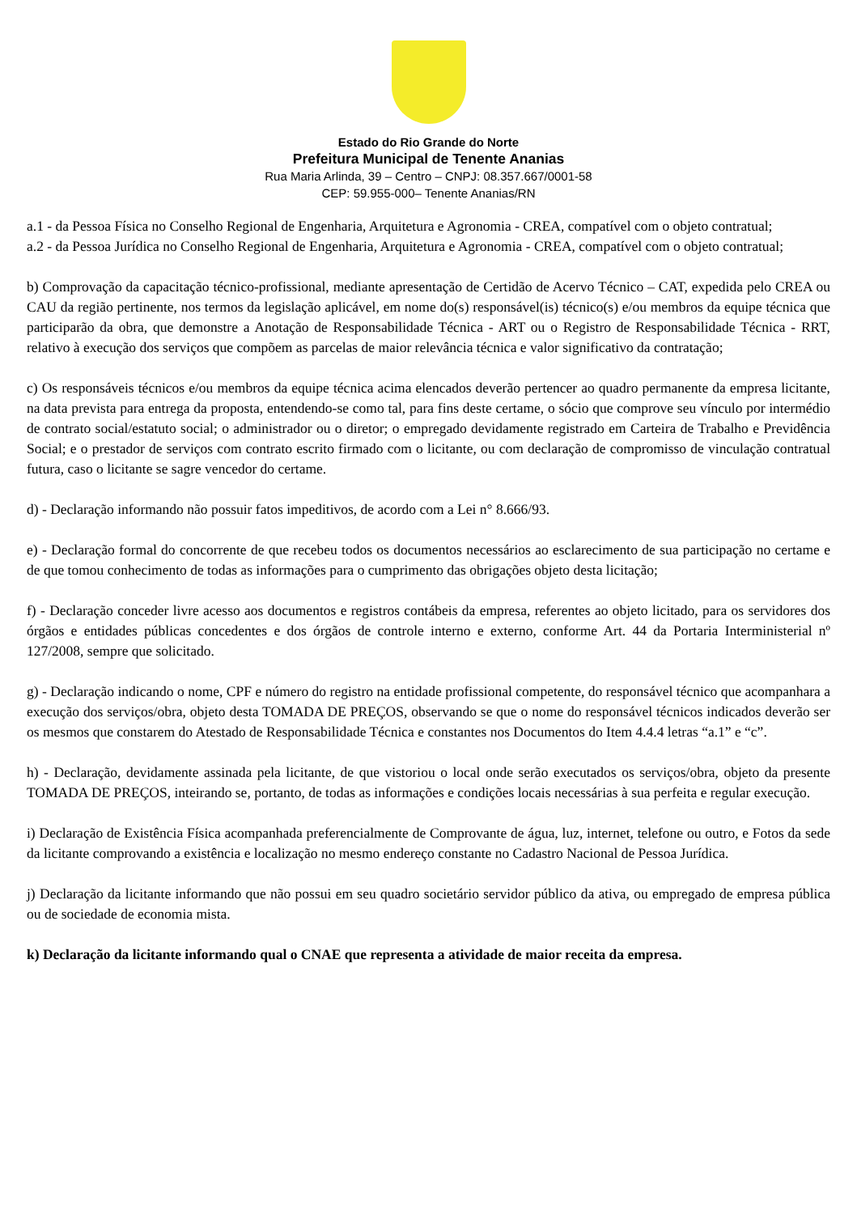Estado do Rio Grande do Norte
Prefeitura Municipal de Tenente Ananias
Rua Maria Arlinda, 39 – Centro – CNPJ: 08.357.667/0001-58
CEP: 59.955-000– Tenente Ananias/RN
a.1 - da Pessoa Física no Conselho Regional de Engenharia, Arquitetura e Agronomia - CREA, compatível com o objeto contratual;
a.2 - da Pessoa Jurídica no Conselho Regional de Engenharia, Arquitetura e Agronomia - CREA, compatível com o objeto contratual;
b) Comprovação da capacitação técnico-profissional, mediante apresentação de Certidão de Acervo Técnico – CAT, expedida pelo CREA ou CAU da região pertinente, nos termos da legislação aplicável, em nome do(s) responsável(is) técnico(s) e/ou membros da equipe técnica que participarão da obra, que demonstre a Anotação de Responsabilidade Técnica - ART ou o Registro de Responsabilidade Técnica - RRT, relativo à execução dos serviços que compõem as parcelas de maior relevância técnica e valor significativo da contratação;
c) Os responsáveis técnicos e/ou membros da equipe técnica acima elencados deverão pertencer ao quadro permanente da empresa licitante, na data prevista para entrega da proposta, entendendo-se como tal, para fins deste certame, o sócio que comprove seu vínculo por intermédio de contrato social/estatuto social; o administrador ou o diretor; o empregado devidamente registrado em Carteira de Trabalho e Previdência Social; e o prestador de serviços com contrato escrito firmado com o licitante, ou com declaração de compromisso de vinculação contratual futura, caso o licitante se sagre vencedor do certame.
d) - Declaração informando não possuir fatos impeditivos, de acordo com a Lei n° 8.666/93.
e) - Declaração formal do concorrente de que recebeu todos os documentos necessários ao esclarecimento de sua participação no certame e de que tomou conhecimento de todas as informações para o cumprimento das obrigações objeto desta licitação;
f) - Declaração conceder livre acesso aos documentos e registros contábeis da empresa, referentes ao objeto licitado, para os servidores dos órgãos e entidades públicas concedentes e dos órgãos de controle interno e externo, conforme Art. 44 da Portaria Interministerial nº 127/2008, sempre que solicitado.
g) - Declaração indicando o nome, CPF e número do registro na entidade profissional competente, do responsável técnico que acompanhara a execução dos serviços/obra, objeto desta TOMADA DE PREÇOS, observando se que o nome do responsável técnicos indicados deverão ser os mesmos que constarem do Atestado de Responsabilidade Técnica e constantes nos Documentos do Item 4.4.4 letras “a.1” e “c”.
h) - Declaração, devidamente assinada pela licitante, de que vistoriou o local onde serão executados os serviços/obra, objeto da presente TOMADA DE PREÇOS, inteirando se, portanto, de todas as informações e condições locais necessárias à sua perfeita e regular execução.
i) Declaração de Existência Física acompanhada preferencialmente de Comprovante de água, luz, internet, telefone ou outro, e Fotos da sede da licitante comprovando a existência e localização no mesmo endereço constante no Cadastro Nacional de Pessoa Jurídica.
j) Declaração da licitante informando que não possui em seu quadro societário servidor público da ativa, ou empregado de empresa pública ou de sociedade de economia mista.
k) Declaração da licitante informando qual o CNAE que representa a atividade de maior receita da empresa.